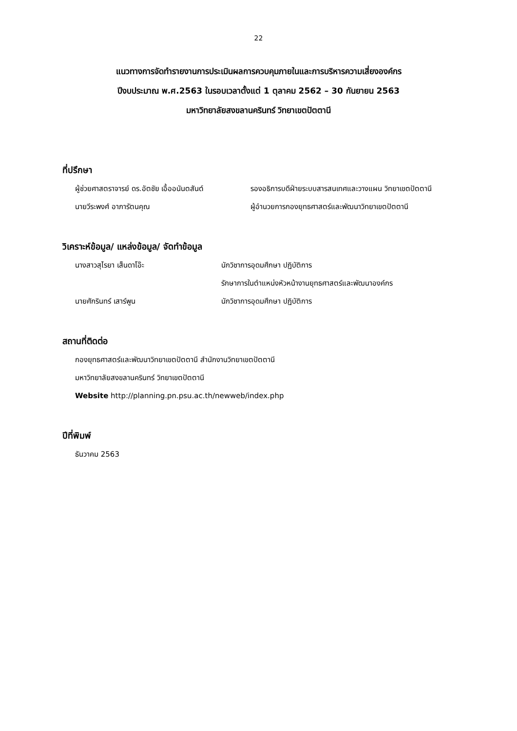22
แนวทางการจัดทำรายงานการประเมินผลการควบคุมภายในและการบริหารความเสี่ยงองค์กร
ปีงบประมาณ พ.ศ.2563 ในรอบเวลาตั้งแต่ 1 ตุลาคม 2562 – 30 กันยายน 2563
มหาวิทยาลัยสงขลานครินทร์ วิทยาเขตปัตตานี
ที่ปรึกษา
ผู้ช่วยศาสตราจารย์ ดร.อัตชัย เอื้ออนันตสันต์
รองอธิการบดีฝ่ายระบบสารสนเทศและวางแผน วิทยาเขตปัตตานี
นายวีระพงศ์ อาภารัตนคุณ ผู้อำนวยการกองยุทธศาสตร์และพัฒนาวิทยาเขตปัตตานี
วิเคราะห์ข้อมูล/ แหล่งข้อมูล/ จัดทำข้อมูล
นางสาวสุไรยา เส็นดาโอ๊ะ นักวิชาการอุดมศึกษา ปฏิบัติการ
รักษาการในตำแหน่งหัวหน้างานยุทธศาสตร์และพัฒนาองค์กร
นายศักรินทร์ เสาร์พูน นักวิชาการอุดมศึกษา ปฏิบัติการ
สถานที่ติดต่อ
กองยุทธศาสตร์และพัฒนาวิทยาเขตปัตตานี สำนักงานวิทยาเขตปัตตานี
มหาวิทยาลัยสงขลานครินทร์ วิทยาเขตปัตตานี
Website http://planning.pn.psu.ac.th/newweb/index.php
ปีที่พิมพ์
ธันวาคม 2563